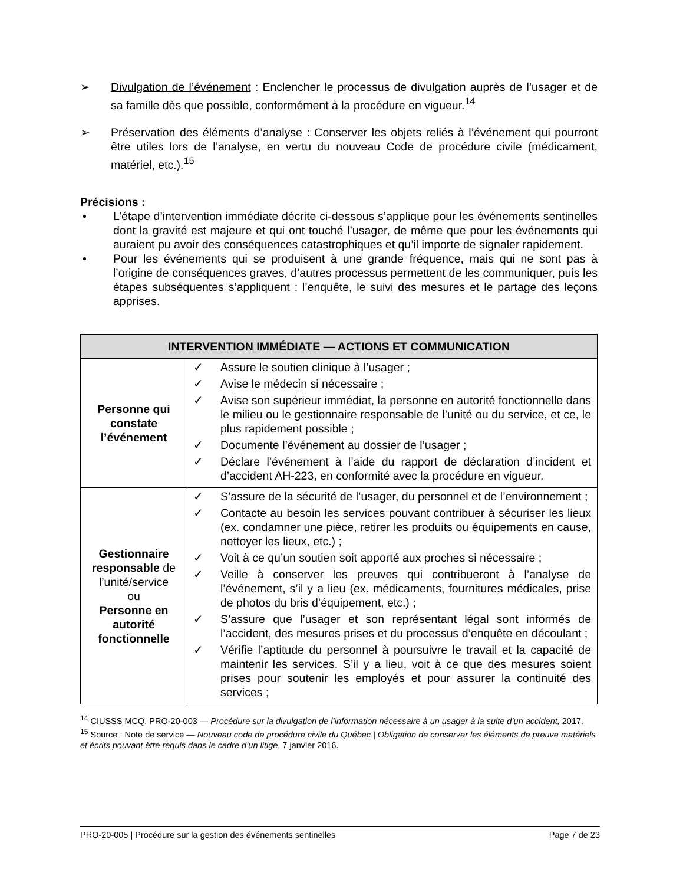➢ Divulgation de l’événement : Enclencher le processus de divulgation auprès de l’usager et de sa famille dès que possible, conformément à la procédure en vigueur.<sup>14</sup>
➢ Préservation des éléments d’analyse : Conserver les objets reliés à l’événement qui pourront être utiles lors de l’analyse, en vertu du nouveau Code de procédure civile (médicament, matériel, etc.).<sup>15</sup>
Précisions :
• L’étape d’intervention immédiate décrite ci-dessous s’applique pour les événements sentinelles dont la gravité est majeure et qui ont touché l’usager, de même que pour les événements qui auraient pu avoir des conséquences catastrophiques et qu’il importe de signaler rapidement.
• Pour les événements qui se produisent à une grande fréquence, mais qui ne sont pas à l’origine de conséquences graves, d’autres processus permettent de les communiquer, puis les étapes subséquentes s’appliquent : l’enquête, le suivi des mesures et le partage des leçons apprises.
| INTERVENTION IMMÉDIATE — ACTIONS ET COMMUNICATION | |
| --- | --- |
| Personne qui constate l’événement | ✓ Assure le soutien clinique à l’usager ; ✓ Avise le médecin si nécessaire ; ✓ Avise son supérieur immédiat, la personne en autorité fonctionnelle dans le milieu ou le gestionnaire responsable de l’unité ou du service, et ce, le plus rapidement possible ; ✓ Documente l’événement au dossier de l’usager ; ✓ Déclare l’événement à l’aide du rapport de déclaration d’incident et d’accident AH-223, en conformité avec la procédure en vigueur. |
| Gestionnaire responsable de l’unité/service ou Personne en autorité fonctionnelle | ✓ S’assure de la sécurité de l’usager, du personnel et de l’environnement ; ✓ Contacte au besoin les services pouvant contribuer à sécuriser les lieux (ex. condamner une pièce, retirer les produits ou équipements en cause, nettoyer les lieux, etc.) ; ✓ Voit à ce qu’un soutien soit apporté aux proches si nécessaire ; ✓ Veille à conserver les preuves qui contribueront à l’analyse de l’événement, s’il y a lieu (ex. médicaments, fournitures médicales, prise de photos du bris d’équipement, etc.) ; ✓ S’assure que l’usager et son représentant légal sont informés de l’accident, des mesures prises et du processus d’enquête en découlant ; ✓ Vérifie l’aptitude du personnel à poursuivre le travail et la capacité de maintenir les services. S’il y a lieu, voit à ce que des mesures soient prises pour soutenir les employés et pour assurer la continuité des services ; |
<sup>14</sup> CIUSSS MCQ, PRO-20-003 — Procédure sur la divulgation de l’information nécessaire à un usager à la suite d’un accident, 2017.
<sup>15</sup> Source : Note de service — Nouveau code de procédure civile du Québec | Obligation de conserver les éléments de preuve matériels et écrits pouvant être requis dans le cadre d’un litige, 7 janvier 2016.
PRO-20-005 | Procédure sur la gestion des événements sentinelles Page 7 de 23